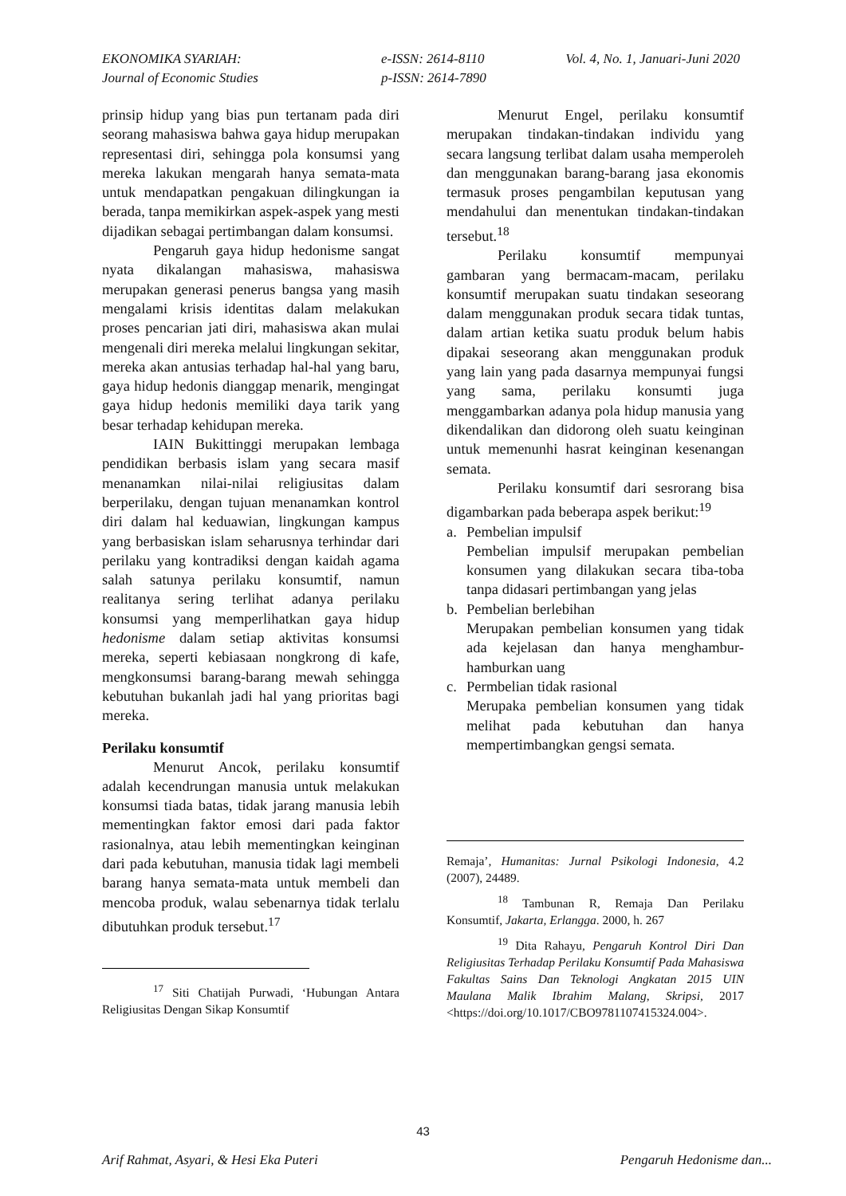EKONOMIKA SYARIAH:
Journal of Economic Studies
e-ISSN: 2614-8110
p-ISSN: 2614-7890
Vol. 4, No. 1, Januari-Juni 2020
prinsip hidup yang bias pun tertanam pada diri seorang mahasiswa bahwa gaya hidup merupakan representasi diri, sehingga pola konsumsi yang mereka lakukan mengarah hanya semata-mata untuk mendapatkan pengakuan dilingkungan ia berada, tanpa memikirkan aspek-aspek yang mesti dijadikan sebagai pertimbangan dalam konsumsi.
Pengaruh gaya hidup hedonisme sangat nyata dikalangan mahasiswa, mahasiswa merupakan generasi penerus bangsa yang masih mengalami krisis identitas dalam melakukan proses pencarian jati diri, mahasiswa akan mulai mengenali diri mereka melalui lingkungan sekitar, mereka akan antusias terhadap hal-hal yang baru, gaya hidup hedonis dianggap menarik, mengingat gaya hidup hedonis memiliki daya tarik yang besar terhadap kehidupan mereka.
IAIN Bukittinggi merupakan lembaga pendidikan berbasis islam yang secara masif menanamkan nilai-nilai religiusitas dalam berperilaku, dengan tujuan menanamkan kontrol diri dalam hal keduawian, lingkungan kampus yang berbasiskan islam seharusnya terhindar dari perilaku yang kontradiksi dengan kaidah agama salah satunya perilaku konsumtif, namun realitanya sering terlihat adanya perilaku konsumsi yang memperlihatkan gaya hidup hedonisme dalam setiap aktivitas konsumsi mereka, seperti kebiasaan nongkrong di kafe, mengkonsumsi barang-barang mewah sehingga kebutuhan bukanlah jadi hal yang prioritas bagi mereka.
Perilaku konsumtif
Menurut Ancok, perilaku konsumtif adalah kecendrungan manusia untuk melakukan konsumsi tiada batas, tidak jarang manusia lebih mementingkan faktor emosi dari pada faktor rasionalnya, atau lebih mementingkan keinginan dari pada kebutuhan, manusia tidak lagi membeli barang hanya semata-mata untuk membeli dan mencoba produk, walau sebenarnya tidak terlalu dibutuhkan produk tersebut.<sup>17</sup>
<sup>17</sup> Siti Chatijah Purwadi, ‘Hubungan Antara Religiusitas Dengan Sikap Konsumtif
Menurut Engel, perilaku konsumtif merupakan tindakan-tindakan individu yang secara langsung terlibat dalam usaha memperoleh dan menggunakan barang-barang jasa ekonomis termasuk proses pengambilan keputusan yang mendahului dan menentukan tindakan-tindakan tersebut.<sup>18</sup>
Perilaku konsumtif mempunyai gambaran yang bermacam-macam, perilaku konsumtif merupakan suatu tindakan seseorang dalam menggunakan produk secara tidak tuntas, dalam artian ketika suatu produk belum habis dipakai seseorang akan menggunakan produk yang lain yang pada dasarnya mempunyai fungsi yang sama, perilaku konsumti juga menggambarkan adanya pola hidup manusia yang dikendalikan dan didorong oleh suatu keinginan untuk memenunhi hasrat keinginan kesenangan semata.
Perilaku konsumtif dari sesrorang bisa digambarkan pada beberapa aspek berikut:<sup>19</sup>
a. Pembelian impulsif
Pembelian impulsif merupakan pembelian konsumen yang dilakukan secara tiba-toba tanpa didasari pertimbangan yang jelas
b. Pembelian berlebihan
Merupakan pembelian konsumen yang tidak ada kejelasan dan hanya menghambur-hamburkan uang
c. Permbelian tidak rasional
Merupaka pembelian konsumen yang tidak melihat pada kebutuhan dan hanya mempertimbangkan gengsi semata.
Remaja’, Humanitas: Jurnal Psikologi Indonesia, 4.2 (2007), 24489.
<sup>18</sup> Tambunan R, Remaja Dan Perilaku Konsumtif, Jakarta, Erlangga. 2000, h. 267
<sup>19</sup> Dita Rahayu, Pengaruh Kontrol Diri Dan Religiusitas Terhadap Perilaku Konsumtif Pada Mahasiswa Fakultas Sains Dan Teknologi Angkatan 2015 UIN Maulana Malik Ibrahim Malang, Skripsi, 2017 <https://doi.org/10.1017/CBO9781107415324.004>.
43
Arif Rahmat, Asyari, & Hesi Eka Puteri
Pengaruh Hedonisme dan...